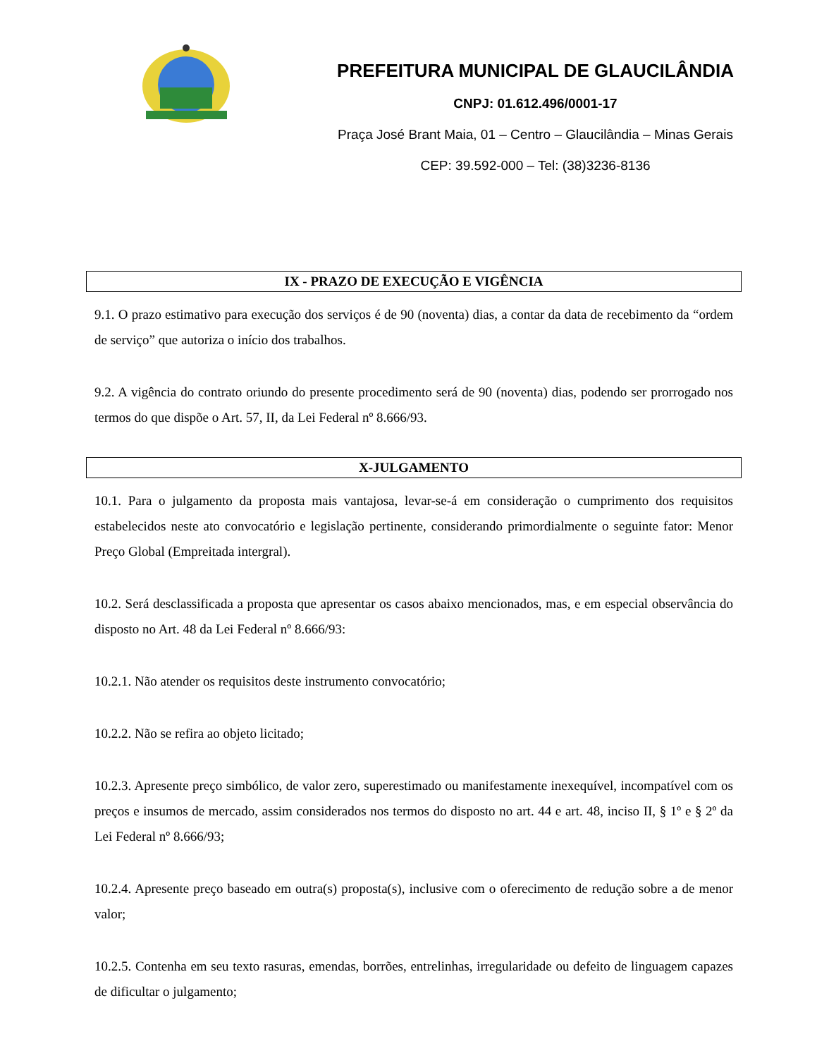PREFEITURA MUNICIPAL DE GLAUCILÂNDIA
CNPJ: 01.612.496/0001-17
Praça José Brant Maia, 01 – Centro – Glaucilândia – Minas Gerais
CEP: 39.592-000 – Tel: (38)3236-8136
IX - PRAZO DE EXECUÇÃO E VIGÊNCIA
9.1. O prazo estimativo para execução dos serviços é de 90 (noventa) dias, a contar da data de recebimento da “ordem de serviço” que autoriza o início dos trabalhos.
9.2. A vigência do contrato oriundo do presente procedimento será de 90 (noventa) dias, podendo ser prorrogado nos termos do que dispõe o Art. 57, II, da Lei Federal nº 8.666/93.
X-JULGAMENTO
10.1. Para o julgamento da proposta mais vantajosa, levar-se-á em consideração o cumprimento dos requisitos estabelecidos neste ato convocatório e legislação pertinente, considerando primordialmente o seguinte fator: Menor Preço Global (Empreitada intergral).
10.2. Será desclassificada a proposta que apresentar os casos abaixo mencionados, mas, e em especial observância do disposto no Art. 48 da Lei Federal nº 8.666/93:
10.2.1. Não atender os requisitos deste instrumento convocatório;
10.2.2. Não se refira ao objeto licitado;
10.2.3. Apresente preço simbólico, de valor zero, superestimado ou manifestamente inexequível, incompatível com os preços e insumos de mercado, assim considerados nos termos do disposto no art. 44 e art. 48, inciso II, § 1º e § 2º da Lei Federal nº 8.666/93;
10.2.4. Apresente preço baseado em outra(s) proposta(s), inclusive com o oferecimento de redução sobre a de menor valor;
10.2.5. Contenha em seu texto rasuras, emendas, borrões, entrelinhas, irregularidade ou defeito de linguagem capazes de dificultar o julgamento;